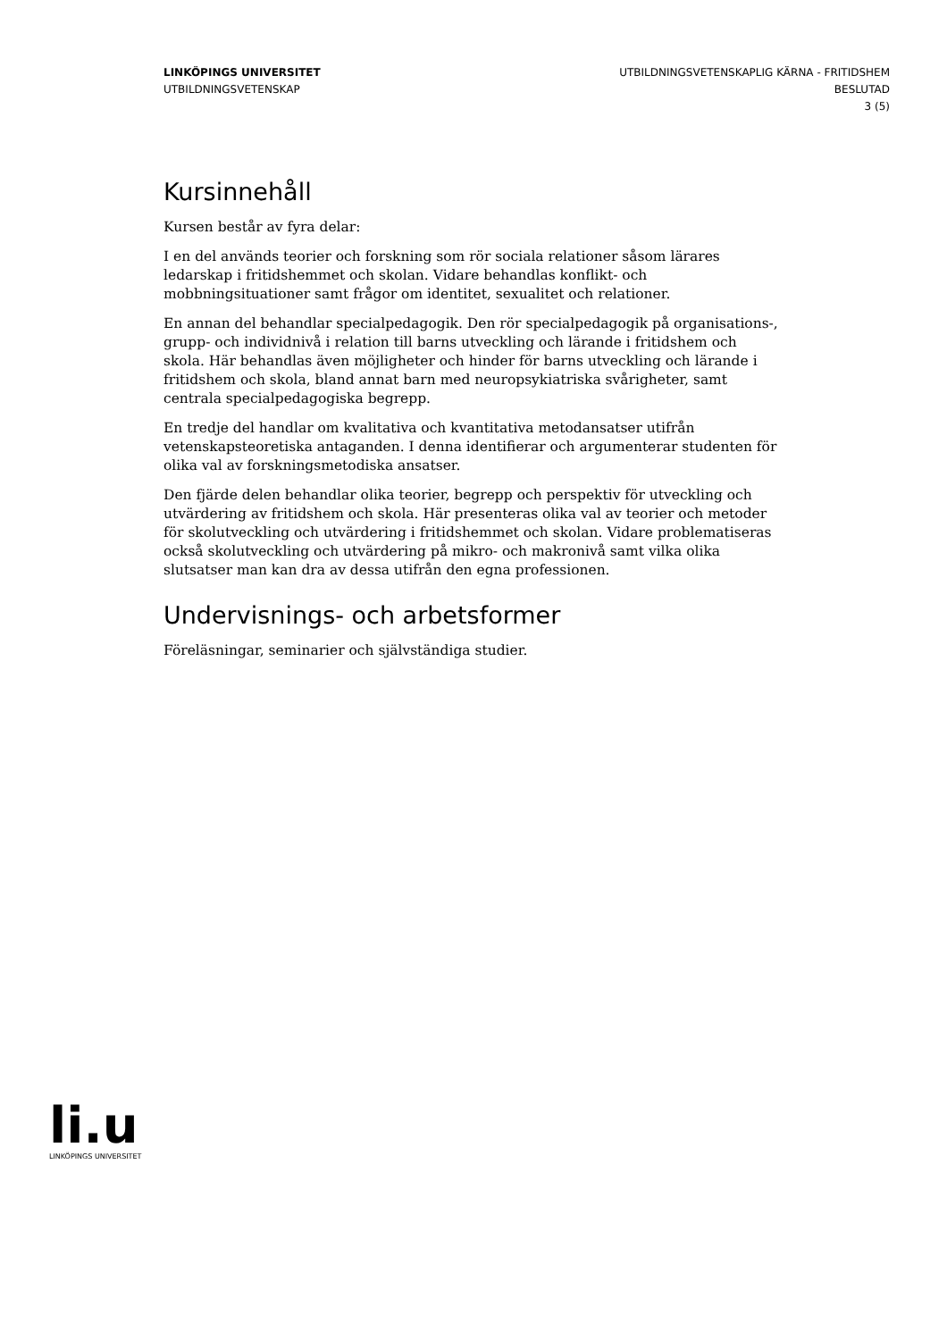LINKÖPINGS UNIVERSITET
UTBILDNINGSVETENSKAP
UTBILDNINGSVETENSKAPLIG KÄRNA - FRITIDSHEM
BESLUTAD
3 (5)
Kursinnehåll
Kursen består av fyra delar:
I en del används teorier och forskning som rör sociala relationer såsom lärares ledarskap i fritidshemmet och skolan. Vidare behandlas konflikt- och mobbningsituationer samt frågor om identitet, sexualitet och relationer.
En annan del behandlar specialpedagogik. Den rör specialpedagogik på organisations-, grupp- och individnivå i relation till barns utveckling och lärande i fritidshem och skola. Här behandlas även möjligheter och hinder för barns utveckling och lärande i fritidshem och skola, bland annat barn med neuropsykiatriska svårigheter, samt centrala specialpedagogiska begrepp.
En tredje del handlar om kvalitativa och kvantitativa metodansatser utifrån vetenskapsteoretiska antaganden. I denna identifierar och argumenterar studenten för olika val av forskningsmetodiska ansatser.
Den fjärde delen behandlar olika teorier, begrepp och perspektiv för utveckling och utvärdering av fritidshem och skola. Här presenteras olika val av teorier och metoder för skolutveckling och utvärdering i fritidshemmet och skolan. Vidare problematiseras också skolutveckling och utvärdering på mikro- och makronivå samt vilka olika slutsatser man kan dra av dessa utifrån den egna professionen.
Undervisnings- och arbetsformer
Föreläsningar, seminarier och självständiga studier.
li.u
LINKÖPINGS UNIVERSITET